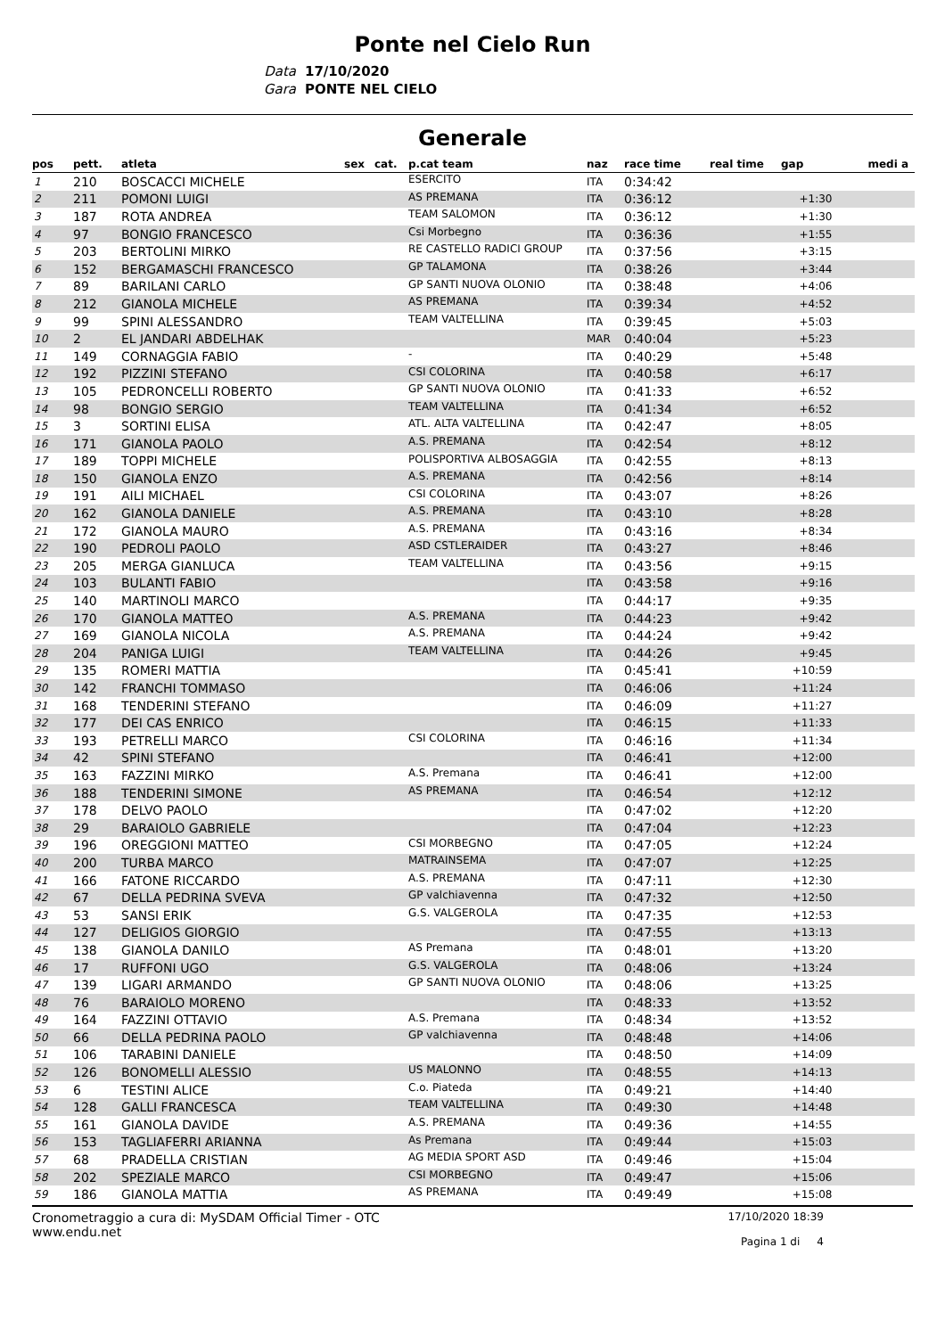Ponte nel Cielo Run
Data 17/10/2020
Gara PONTE NEL CIELO
Generale
| pos | pett. | atleta | sex | cat. | p.cat team | naz | race time | real time | gap | medi a |
| --- | --- | --- | --- | --- | --- | --- | --- | --- | --- | --- |
| 1 | 210 | BOSCACCI MICHELE | | | ESERCITO | ITA | 0:34:42 | | | |
| 2 | 211 | POMONI LUIGI | | | AS PREMANA | ITA | 0:36:12 | | +1:30 | |
| 3 | 187 | ROTA ANDREA | | | TEAM SALOMON | ITA | 0:36:12 | | +1:30 | |
| 4 | 97 | BONGIO FRANCESCO | | | Csi Morbegno | ITA | 0:36:36 | | +1:55 | |
| 5 | 203 | BERTOLINI MIRKO | | | RE CASTELLO RADICI GROUP | ITA | 0:37:56 | | +3:15 | |
| 6 | 152 | BERGAMASCHI FRANCESCO | | | GP TALAMONA | ITA | 0:38:26 | | +3:44 | |
| 7 | 89 | BARILANI CARLO | | | GP SANTI NUOVA OLONIO | ITA | 0:38:48 | | +4:06 | |
| 8 | 212 | GIANOLA MICHELE | | | AS PREMANA | ITA | 0:39:34 | | +4:52 | |
| 9 | 99 | SPINI ALESSANDRO | | | TEAM VALTELLINA | ITA | 0:39:45 | | +5:03 | |
| 10 | 2 | EL JANDARI ABDELHAK | | | | MAR | 0:40:04 | | +5:23 | |
| 11 | 149 | CORNAGGIA FABIO | | | - | ITA | 0:40:29 | | +5:48 | |
| 12 | 192 | PIZZINI STEFANO | | | CSI COLORINA | ITA | 0:40:58 | | +6:17 | |
| 13 | 105 | PEDRONCELLI ROBERTO | | | GP SANTI NUOVA OLONIO | ITA | 0:41:33 | | +6:52 | |
| 14 | 98 | BONGIO SERGIO | | | TEAM VALTELLINA | ITA | 0:41:34 | | +6:52 | |
| 15 | 3 | SORTINI ELISA | | | ATL. ALTA VALTELLINA | ITA | 0:42:47 | | +8:05 | |
| 16 | 171 | GIANOLA PAOLO | | | A.S. PREMANA | ITA | 0:42:54 | | +8:12 | |
| 17 | 189 | TOPPI MICHELE | | | POLISPORTIVA ALBOSAGGIA | ITA | 0:42:55 | | +8:13 | |
| 18 | 150 | GIANOLA ENZO | | | A.S. PREMANA | ITA | 0:42:56 | | +8:14 | |
| 19 | 191 | AILI MICHAEL | | | CSI COLORINA | ITA | 0:43:07 | | +8:26 | |
| 20 | 162 | GIANOLA DANIELE | | | A.S. PREMANA | ITA | 0:43:10 | | +8:28 | |
| 21 | 172 | GIANOLA MAURO | | | A.S. PREMANA | ITA | 0:43:16 | | +8:34 | |
| 22 | 190 | PEDROLI PAOLO | | | ASD CSTLERAIDER | ITA | 0:43:27 | | +8:46 | |
| 23 | 205 | MERGA GIANLUCA | | | TEAM VALTELLINA | ITA | 0:43:56 | | +9:15 | |
| 24 | 103 | BULANTI FABIO | | | | ITA | 0:43:58 | | +9:16 | |
| 25 | 140 | MARTINOLI MARCO | | | | ITA | 0:44:17 | | +9:35 | |
| 26 | 170 | GIANOLA MATTEO | | | A.S. PREMANA | ITA | 0:44:23 | | +9:42 | |
| 27 | 169 | GIANOLA NICOLA | | | A.S. PREMANA | ITA | 0:44:24 | | +9:42 | |
| 28 | 204 | PANIGA LUIGI | | | TEAM VALTELLINA | ITA | 0:44:26 | | +9:45 | |
| 29 | 135 | ROMERI MATTIA | | | | ITA | 0:45:41 | | +10:59 | |
| 30 | 142 | FRANCHI TOMMASO | | | | ITA | 0:46:06 | | +11:24 | |
| 31 | 168 | TENDERINI STEFANO | | | | ITA | 0:46:09 | | +11:27 | |
| 32 | 177 | DEI CAS ENRICO | | | | ITA | 0:46:15 | | +11:33 | |
| 33 | 193 | PETRELLI MARCO | | | CSI COLORINA | ITA | 0:46:16 | | +11:34 | |
| 34 | 42 | SPINI STEFANO | | | | ITA | 0:46:41 | | +12:00 | |
| 35 | 163 | FAZZINI MIRKO | | | A.S. Premana | ITA | 0:46:41 | | +12:00 | |
| 36 | 188 | TENDERINI SIMONE | | | AS PREMANA | ITA | 0:46:54 | | +12:12 | |
| 37 | 178 | DELVO PAOLO | | | | ITA | 0:47:02 | | +12:20 | |
| 38 | 29 | BARAIOLO GABRIELE | | | | ITA | 0:47:04 | | +12:23 | |
| 39 | 196 | OREGGIONI MATTEO | | | CSI MORBEGNO | ITA | 0:47:05 | | +12:24 | |
| 40 | 200 | TURBA MARCO | | | MATRAINSEMA | ITA | 0:47:07 | | +12:25 | |
| 41 | 166 | FATONE RICCARDO | | | A.S. PREMANA | ITA | 0:47:11 | | +12:30 | |
| 42 | 67 | DELLA PEDRINA SVEVA | | | GP valchiavenna | ITA | 0:47:32 | | +12:50 | |
| 43 | 53 | SANSI ERIK | | | G.S. VALGEROLA | ITA | 0:47:35 | | +12:53 | |
| 44 | 127 | DELIGIOS GIORGIO | | | | ITA | 0:47:55 | | +13:13 | |
| 45 | 138 | GIANOLA DANILO | | | AS Premana | ITA | 0:48:01 | | +13:20 | |
| 46 | 17 | RUFFONI UGO | | | G.S. VALGEROLA | ITA | 0:48:06 | | +13:24 | |
| 47 | 139 | LIGARI ARMANDO | | | GP SANTI NUOVA OLONIO | ITA | 0:48:06 | | +13:25 | |
| 48 | 76 | BARAIOLO MORENO | | | | ITA | 0:48:33 | | +13:52 | |
| 49 | 164 | FAZZINI OTTAVIO | | | A.S. Premana | ITA | 0:48:34 | | +13:52 | |
| 50 | 66 | DELLA PEDRINA PAOLO | | | GP valchiavenna | ITA | 0:48:48 | | +14:06 | |
| 51 | 106 | TARABINI DANIELE | | | | ITA | 0:48:50 | | +14:09 | |
| 52 | 126 | BONOMELLI ALESSIO | | | US MALONNO | ITA | 0:48:55 | | +14:13 | |
| 53 | 6 | TESTINI ALICE | | | C.o. Piateda | ITA | 0:49:21 | | +14:40 | |
| 54 | 128 | GALLI FRANCESCA | | | TEAM VALTELLINA | ITA | 0:49:30 | | +14:48 | |
| 55 | 161 | GIANOLA DAVIDE | | | A.S. PREMANA | ITA | 0:49:36 | | +14:55 | |
| 56 | 153 | TAGLIAFERRI ARIANNA | | | As Premana | ITA | 0:49:44 | | +15:03 | |
| 57 | 68 | PRADELLA CRISTIAN | | | AG MEDIA SPORT ASD | ITA | 0:49:46 | | +15:04 | |
| 58 | 202 | SPEZIALE MARCO | | | CSI MORBEGNO | ITA | 0:49:47 | | +15:06 | |
| 59 | 186 | GIANOLA MATTIA | | | AS PREMANA | ITA | 0:49:49 | | +15:08 | |
Cronometraggio a cura di: MySDAM Official Timer - OTC
www.endu.net
17/10/2020 18:39
Pagina 1 di 4